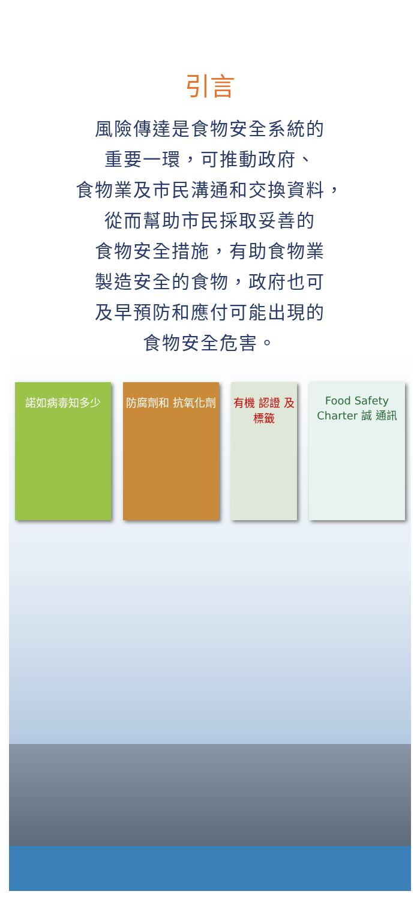引言
風險傳達是食物安全系統的
重要一環，可推動政府、
食物業及市民溝通和交換資料，
從而幫助市民採取妥善的
食物安全措施，有助食物業
製造安全的食物，政府也可
及早預防和應付可能出現的
食物安全危害。
諾如病毒知多少 防腐劑和 抗氧化劑 有機 認證 及標籤
Food Safety Charter 誠 通訊